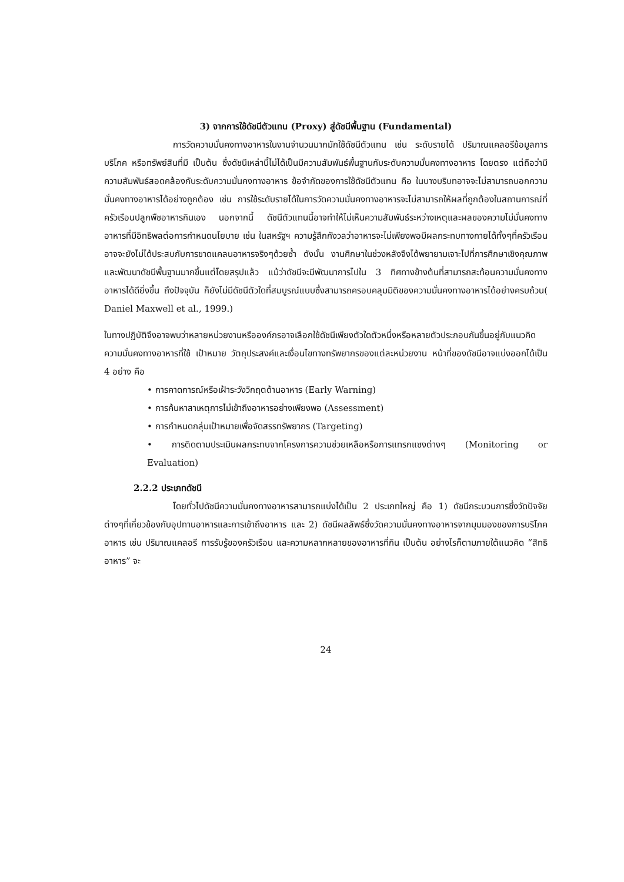3) จากการใช้ดัชนีตัวแทน (Proxy) สู่ดัชนีพื้นฐาน (Fundamental)
การวัดความมั่นคงทางอาหารในงานจำนวนมากมักใช้ดัชนีตัวแทน เช่น ระดับรายได้ ปริมาณแคลอรีข้อมูลการบริโภค หรือทรัพย์สินที่มี เป็นต้น ซึ่งดัชนีเหล่านี้ไม่ได้เป็นมีความสัมพันธ์พื้นฐานกับระดับความมั่นคงทางอาหาร โดยตรง แต่ถือว่ามีความสัมพันธ์สอดคล้องกับระดับความมั่นคงทางอาหาร ข้อจำกัดของการใช้ดัชนีตัวแทน คือ ในบางบริบทอาจจะไม่สามารถบอกความมั่นคงทางอาหารได้อย่างถูกต้อง เช่น การใช้ระดับรายได้ในการวัดความมั่นคงทางอาหารจะไม่สามารถให้ผลที่ถูกต้องในสถานการณ์ที่ครัวเรือนปลูกพืชอาหารกินเอง นอกจากนี้ ดัชนีตัวแทนนี้อาจทำให้ไม่เห็นความสัมพันธ์ระหว่างเหตุและผลของความไม่มั่นคงทางอาหารที่มีอิทธิพลต่อการกำหนดนโยบาย เช่น ในสหรัฐฯ ความรู้สึกกังวลว่าอาหารจะไม่เพียงพอมีผลกระทบทางกายได้ทั้งๆที่ครัวเรือนอาจจะยังไม่ได้ประสบกับการขาดแคลนอาหารจริงๆด้วยซ้ำ ดังนั้น งานศึกษาในช่วงหลังจึงได้พยายามเจาะไปที่การศึกษาเชิงคุณภาพ และพัฒนาดัชนีพื้นฐานมากขึ้นแต่โดยสรุปแล้ว แม้ว่าดัชนีจะมีพัฒนาการไปใน 3 ทิศทางข้างต้นที่สามารถสะท้อนความมั่นคงทางอาหารได้ดียิ่งขึ้น ถึงปัจจุบัน ก็ยังไม่มีดัชนีตัวใดที่สมบูรณ์แบบซึ่งสามารถครอบคลุมมิติของความมั่นคงทางอาหารได้อย่างครบถ้วน( Daniel Maxwell et al., 1999.)
ในทางปฏิบัติจึงอาจพบว่าหลายหน่วยงานหรือองค์กรอาจเลือกใช้ดัชนีเพียงตัวใดตัวหนึ่งหรือหลายตัวประกอบกันขึ้นอยู่กับแนวคิดความมั่นคงทางอาหารที่ใช้ เป้าหมาย วัตถุประสงค์และเงื่อนไขทางทรัพยากรของแต่ละหน่วยงาน หน้าที่ของดัชนีอาจแบ่งออกได้เป็น 4 อย่าง คือ
• การคาดการณ์หรือเฝ้าระวังวิกฤตด้านอาหาร (Early Warning)
• การค้นหาสาเหตุการไม่เข้าถึงอาหารอย่างเพียงพอ (Assessment)
• การกำหนดกลุ่มเป้าหมายเพื่อจัดสรรทรัพยากร (Targeting)
• การติดตามประเมินผลกระทบจากโครงการความช่วยเหลือหรือการแทรกแซงต่างๆ (Monitoring or Evaluation)
2.2.2 ประเภทดัชนี
โดยทั่วไปดัชนีความมั่นคงทางอาหารสามารถแบ่งได้เป็น 2 ประเภทใหญ่ คือ 1) ดัชนีกระบวนการซึ่งวัดปัจจัยต่างๆที่เกี่ยวข้องกับอุปทานอาหารและการเข้าถึงอาหาร และ 2) ดัชนีผลลัพธ์ซึ่งวัดความมั่นคงทางอาหารจากมุมมองของการบริโภคอาหาร เช่น ปริมาณแคลอรี การรับรู้ของครัวเรือน และความหลากหลายของอาหารที่กิน เป็นต้น อย่างไรก็ตามภายใต้แนวคิด “สิทธิอาหาร” จะ
24